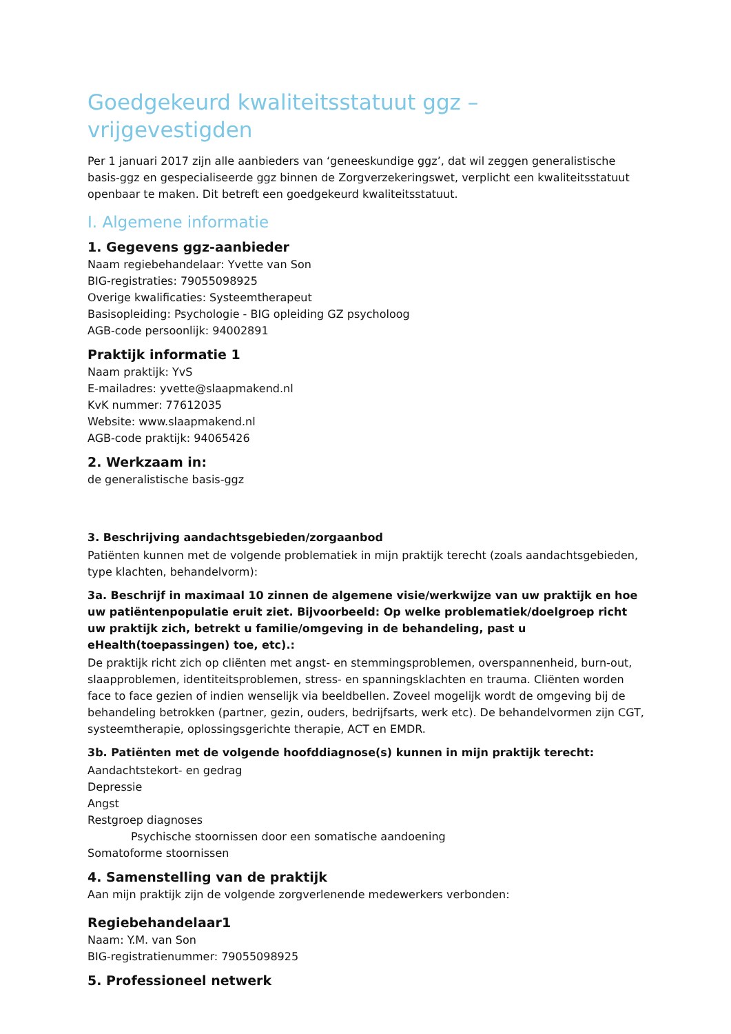Goedgekeurd kwaliteitsstatuut ggz – vrijgevestigden
Per 1 januari 2017 zijn alle aanbieders van ‘geneeskundige ggz’, dat wil zeggen generalistische basis-ggz en gespecialiseerde ggz binnen de Zorgverzekeringswet, verplicht een kwaliteitsstatuut openbaar te maken. Dit betreft een goedgekeurd kwaliteitsstatuut.
I. Algemene informatie
1. Gegevens ggz-aanbieder
Naam regiebehandelaar: Yvette van Son
BIG-registraties: 79055098925
Overige kwalificaties: Systeemtherapeut
Basisopleiding: Psychologie - BIG opleiding GZ psycholoog
AGB-code persoonlijk: 94002891
Praktijk informatie 1
Naam praktijk: YvS
E-mailadres: yvette@slaapmakend.nl
KvK nummer: 77612035
Website: www.slaapmakend.nl
AGB-code praktijk: 94065426
2. Werkzaam in:
de generalistische basis-ggz
3. Beschrijving aandachtsgebieden/zorgaanbod
Patiënten kunnen met de volgende problematiek in mijn praktijk terecht (zoals aandachtsgebieden, type klachten, behandelvorm):
3a. Beschrijf in maximaal 10 zinnen de algemene visie/werkwijze van uw praktijk en hoe uw patiëntenpopulatie eruit ziet. Bijvoorbeeld: Op welke problematiek/doelgroep richt uw praktijk zich, betrekt u familie/omgeving in de behandeling, past u eHealth(toepassingen) toe, etc).:
De praktijk richt zich op cliënten met angst- en stemmingsproblemen, overspannenheid, burn-out, slaapproblemen, identiteitsproblemen, stress- en spanningsklachten en trauma. Cliënten worden face to face gezien of indien wenselijk via beeldbellen. Zoveel mogelijk wordt de omgeving bij de behandeling betrokken (partner, gezin, ouders, bedrijfsarts, werk etc). De behandelvormen zijn CGT, systeemtherapie, oplossingsgerichte therapie, ACT en EMDR.
3b. Patiënten met de volgende hoofddiagnose(s) kunnen in mijn praktijk terecht:
Aandachtstekort- en gedrag
Depressie
Angst
Restgroep diagnoses
Psychische stoornissen door een somatische aandoening
Somatoforme stoornissen
4. Samenstelling van de praktijk
Aan mijn praktijk zijn de volgende zorgverlenende medewerkers verbonden:
Regiebehandelaar1
Naam: Y.M. van Son
BIG-registratienummer: 79055098925
5. Professioneel netwerk